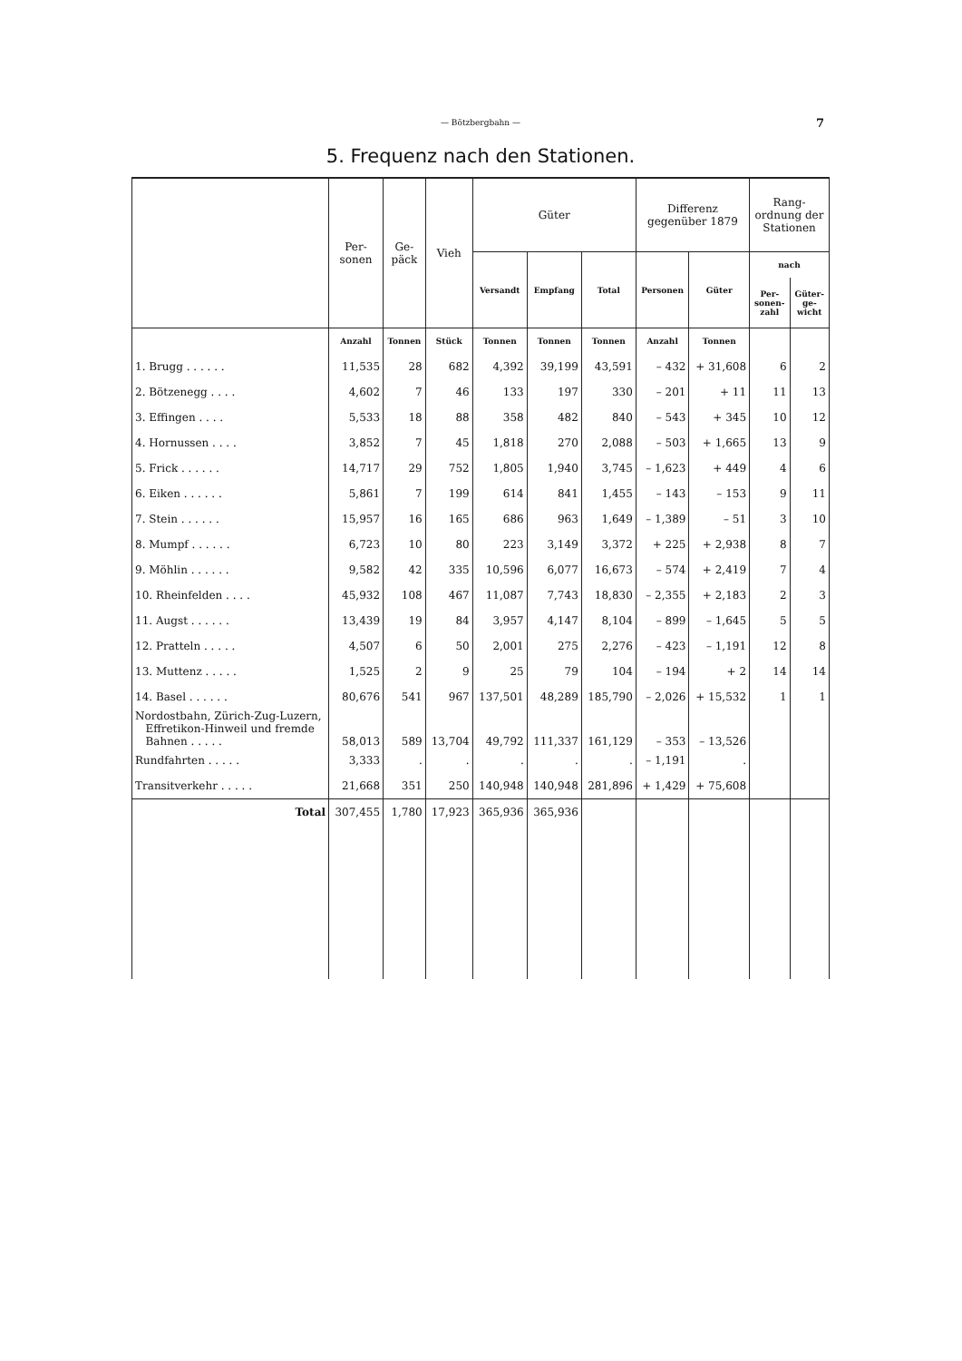— Bötzbergbahn — 7
5. Frequenz nach den Stationen.
| | Per- sonen | Ge- päck | Vieh | Güter | | | Differenz gegenüber 1879 | | Rang- ordnung der Stationen | |
| --- | --- | --- | --- | --- | --- | --- | --- | --- | --- | --- |
| | | | | Versandt | Empfang | Total | Personen | Güter | nach | |
| | | | | | | | | | Per- sonen- zahl | Güter- ge- wicht |
| | Anzahl | Tonnen | Stück | Tonnen | Tonnen | Tonnen | Anzahl | Tonnen | | |
| 1. Brugg . . . . . . | 11,535 | 28 | 682 | 4,392 | 39,199 | 43,591 | – 432 | + 31,608 | 6 | 2 |
| 2. Bötzenegg . . . . | 4,602 | 7 | 46 | 133 | 197 | 330 | – 201 | + 11 | 11 | 13 |
| 3. Effingen . . . . | 5,533 | 18 | 88 | 358 | 482 | 840 | – 543 | + 345 | 10 | 12 |
| 4. Hornussen . . . . | 3,852 | 7 | 45 | 1,818 | 270 | 2,088 | – 503 | + 1,665 | 13 | 9 |
| 5. Frick . . . . . . | 14,717 | 29 | 752 | 1,805 | 1,940 | 3,745 | – 1,623 | + 449 | 4 | 6 |
| 6. Eiken . . . . . . | 5,861 | 7 | 199 | 614 | 841 | 1,455 | – 143 | – 153 | 9 | 11 |
| 7. Stein . . . . . . | 15,957 | 16 | 165 | 686 | 963 | 1,649 | – 1,389 | – 51 | 3 | 10 |
| 8. Mumpf . . . . . . | 6,723 | 10 | 80 | 223 | 3,149 | 3,372 | + 225 | + 2,938 | 8 | 7 |
| 9. Möhlin . . . . . . | 9,582 | 42 | 335 | 10,596 | 6,077 | 16,673 | – 574 | + 2,419 | 7 | 4 |
| 10. Rheinfelden . . . . | 45,932 | 108 | 467 | 11,087 | 7,743 | 18,830 | – 2,355 | + 2,183 | 2 | 3 |
| 11. Augst . . . . . . | 13,439 | 19 | 84 | 3,957 | 4,147 | 8,104 | – 899 | – 1,645 | 5 | 5 |
| 12. Pratteln . . . . . | 4,507 | 6 | 50 | 2,001 | 275 | 2,276 | – 423 | – 1,191 | 12 | 8 |
| 13. Muttenz . . . . . | 1,525 | 2 | 9 | 25 | 79 | 104 | – 194 | + 2 | 14 | 14 |
| 14. Basel . . . . . . | 80,676 | 541 | 967 | 137,501 | 48,289 | 185,790 | – 2,026 | + 15,532 | 1 | 1 |
| Nordostbahn, Zürich-Zug-Luzern, Effretikon-Hinweil und fremde Bahnen . . . . . | 58,013 | 589 | 13,704 | 49,792 | 111,337 | 161,129 | – 353 | – 13,526 | | |
| Rundfahrten . . . . . | 3,333 | . | . | . | . | . | – 1,191 | . | | |
| Transitverkehr . . . . . | 21,668 | 351 | 250 | 140,948 | 140,948 | 281,896 | + 1,429 | + 75,608 | | |
| Total | 307,455 | 1,780 | 17,923 | 365,936 | 365,936 | | | | | |